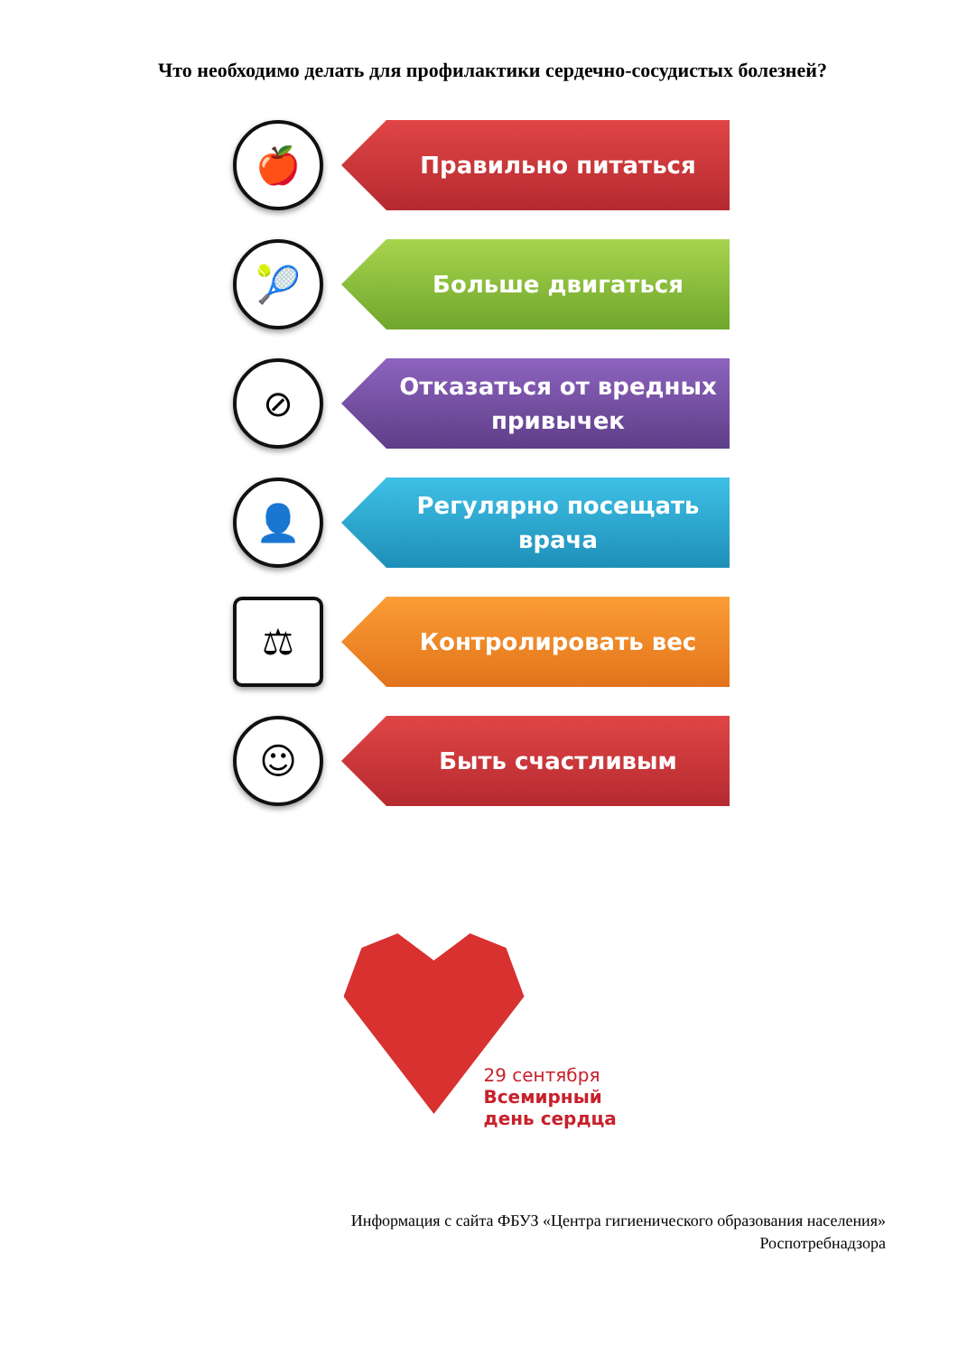Что необходимо делать для профилактики сердечно-сосудистых болезней?
🍎
Правильно питаться
🎾
Больше двигаться
⊘
Отказаться от вредных привычек
👤
Регулярно посещать врача
⚖
Контролировать вес
☺
Быть счастливым
29 сентября
Всемирный
день сердца
Информация с сайта ФБУЗ «Центра гигиенического образования населения»
Роспотребнадзора